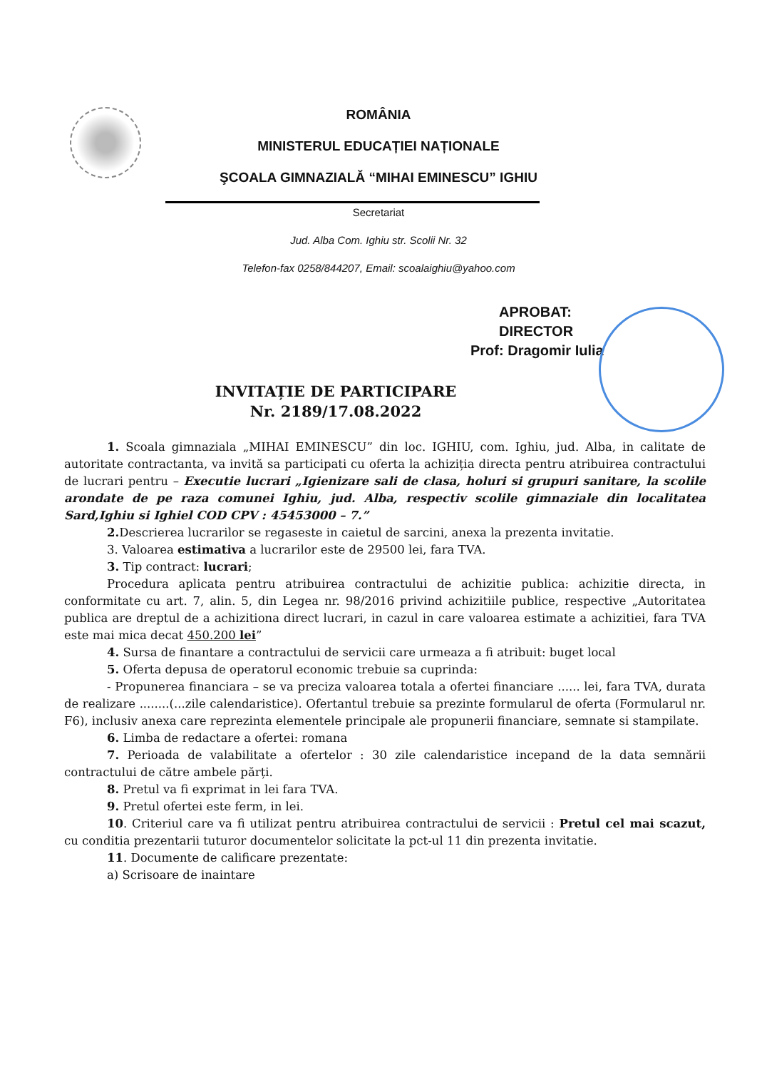ROMÂNIA
MINISTERUL EDUCAȚIEI NAȚIONALE
ŞCOALA GIMNAZIALĂ “MIHAI EMINESCU” IGHIU
Secretariat
Jud. Alba Com. Ighiu str. Scolii Nr. 32
Telefon-fax 0258/844207, Email: scoalaighiu@yahoo.com
APROBAT:
DIRECTOR
Prof: Dragomir Iulia
INVITAȚIE DE PARTICIPARE
Nr. 2189/17.08.2022
1. Scoala gimnaziala „MIHAI EMINESCU” din loc. IGHIU, com. Ighiu, jud. Alba, in calitate de autoritate contractanta, va invită sa participati cu oferta la achiziția directa pentru atribuirea contractului de lucrari pentru – Executie lucrari „Igienizare sali de clasa, holuri si grupuri sanitare, la scolile arondate de pe raza comunei Ighiu, jud. Alba, respectiv scolile gimnaziale din localitatea Sard,Ighiu si Ighiel COD CPV : 45453000 – 7.”
2. Descrierea lucrarilor se regaseste in caietul de sarcini, anexa la prezenta invitatie.
3. Valoarea estimativa a lucrarilor este de 29500 lei, fara TVA.
3. Tip contract: lucrari;
Procedura aplicata pentru atribuirea contractului de achizitie publica: achizitie directa, in conformitate cu art. 7, alin. 5, din Legea nr. 98/2016 privind achizitiile publice, respective „Autoritatea publica are dreptul de a achizitiona direct lucrari, in cazul in care valoarea estimate a achizitiei, fara TVA este mai mica decat 450.200 lei”
4. Sursa de finantare a contractului de servicii care urmeaza a fi atribuit: buget local
5. Oferta depusa de operatorul economic trebuie sa cuprinda:
- Propunerea financiara – se va preciza valoarea totala a ofertei financiare ...... lei, fara TVA, durata de realizare ........(...zile calendaristice). Ofertantul trebuie sa prezinte formularul de oferta (Formularul nr. F6), inclusiv anexa care reprezinta elementele principale ale propunerii financiare, semnate si stampilate.
6. Limba de redactare a ofertei: romana
7. Perioada de valabilitate a ofertelor : 30 zile calendaristice incepand de la data semnării contractului de către ambele părți.
8. Pretul va fi exprimat in lei fara TVA.
9. Pretul ofertei este ferm, in lei.
10. Criteriul care va fi utilizat pentru atribuirea contractului de servicii : Pretul cel mai scazut, cu conditia prezentarii tuturor documentelor solicitate la pct-ul 11 din prezenta invitatie.
11. Documente de calificare prezentate:
a) Scrisoare de inaintare